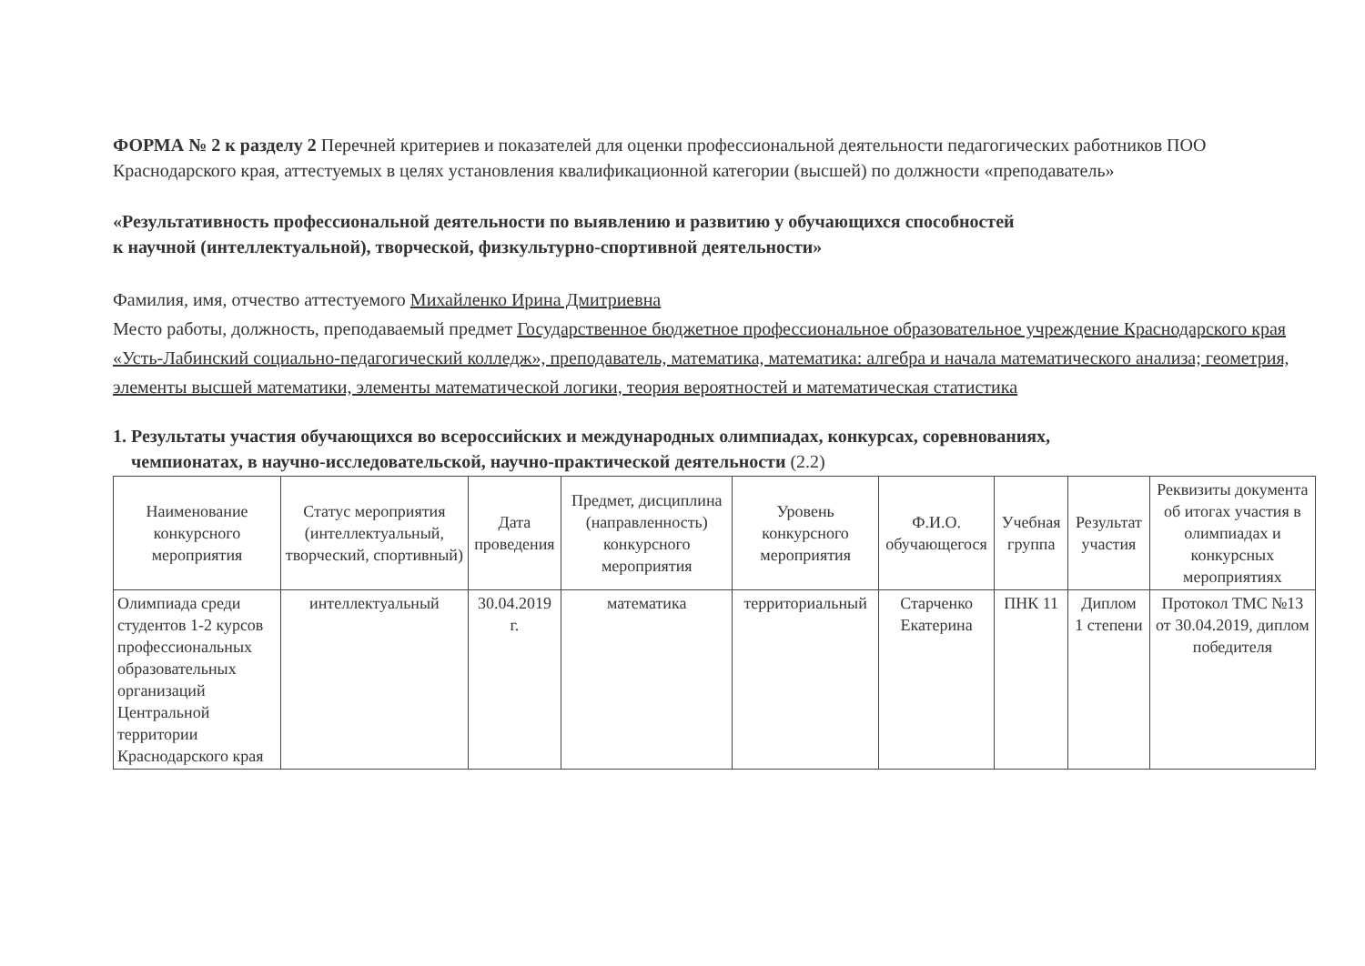ФОРМА № 2 к разделу 2 Перечней критериев и показателей для оценки профессиональной деятельности педагогических работников ПОО Краснодарского края, аттестуемых в целях установления квалификационной категории (высшей) по должности «преподаватель»
«Результативность профессиональной деятельности по выявлению и развитию у обучающихся способностей
к научной (интеллектуальной), творческой, физкультурно-спортивной деятельности»
Фамилия, имя, отчество аттестуемого Михайленко Ирина Дмитриевна
Место работы, должность, преподаваемый предмет Государственное бюджетное профессиональное образовательное учреждение Краснодарского края «Усть-Лабинский социально-педагогический колледж», преподаватель, математика, математика: алгебра и начала математического анализа; геометрия, элементы высшей математики, элементы математической логики, теория вероятностей и математическая статистика
1. Результаты участия обучающихся во всероссийских и международных олимпиадах, конкурсах, соревнованиях,
чемпионатах, в научно-исследовательской, научно-практической деятельности (2.2)
| Наименование конкурсного мероприятия | Статус мероприятия (интеллектуальный, творческий, спортивный) | Дата проведения | Предмет, дисциплина (направленность) конкурсного мероприятия | Уровень конкурсного мероприятия | Ф.И.О. обучающегося | Учебная группа | Результат участия | Реквизиты документа об итогах участия в олимпиадах и конкурсных мероприятиях |
| --- | --- | --- | --- | --- | --- | --- | --- | --- |
| Олимпиада среди студентов 1-2 курсов профессиональных образовательных организаций Центральной территории Краснодарского края | интеллектуальный | 30.04.2019 г. | математика | территориальный | Старченко Екатерина | ПНК 11 | Диплом 1 степени | Протокол ТМС №13 от 30.04.2019, диплом победителя |